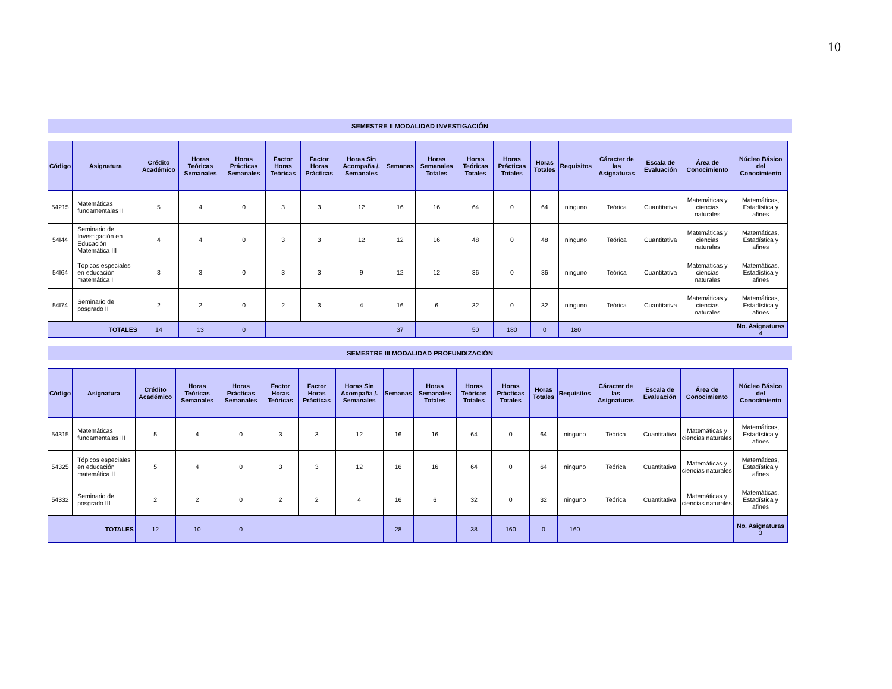10
SEMESTRE II MODALIDAD INVESTIGACIÓN
| Código | Asignatura | Crédito Académico | Horas Teóricas Semanales | Horas Prácticas Semanales | Factor Horas Teóricas | Factor Horas Prácticas | Horas Sin Acompaña /. Semanales | Semanas | Horas Semanales Totales | Horas Teóricas Totales | Horas Prácticas Totales | Horas Totales | Requisitos | Cáracter de las Asignaturas | Escala de Evaluación | Área de Conocimiento | Núcleo Básico del Conocimiento |
| --- | --- | --- | --- | --- | --- | --- | --- | --- | --- | --- | --- | --- | --- | --- | --- | --- | --- |
| 54215 | Matemáticas fundamentales II | 5 | 4 | 0 | 3 | 3 | 12 | 16 | 16 | 64 | 0 | 64 | ninguno | Teórica | Cuantitativa | Matemáticas y ciencias naturales | Matemáticas, Estadística y afines |
| 54I44 | Seminario de Investigación en Educación Matemática III | 4 | 4 | 0 | 3 | 3 | 12 | 12 | 16 | 48 | 0 | 48 | ninguno | Teórica | Cuantitativa | Matemáticas y ciencias naturales | Matemáticas, Estadística y afines |
| 54I64 | Tópicos especiales en educación matemática I | 3 | 3 | 0 | 3 | 3 | 9 | 12 | 12 | 36 | 0 | 36 | ninguno | Teórica | Cuantitativa | Matemáticas y ciencias naturales | Matemáticas, Estadística y afines |
| 54I74 | Seminario de posgrado II | 2 | 2 | 0 | 2 | 3 | 4 | 16 | 6 | 32 | 0 | 32 | ninguno | Teórica | Cuantitativa | Matemáticas y ciencias naturales | Matemáticas, Estadística y afines |
| TOTALES | | 14 | 13 | 0 | | | | 37 | | 50 | 180 | 0 | 180 | | | | No. Asignaturas 4 |
SEMESTRE III MODALIDAD PROFUNDIZACIÓN
| Código | Asignatura | Crédito Académico | Horas Teóricas Semanales | Horas Prácticas Semanales | Factor Horas Teóricas | Factor Horas Prácticas | Horas Sin Acompaña /. Semanales | Semanas | Horas Semanales Totales | Horas Teóricas Totales | Horas Prácticas Totales | Horas Totales | Requisitos | Cáracter de las Asignaturas | Escala de Evaluación | Área de Conocimiento | Núcleo Básico del Conocimiento |
| --- | --- | --- | --- | --- | --- | --- | --- | --- | --- | --- | --- | --- | --- | --- | --- | --- | --- |
| 54315 | Matemáticas fundamentales III | 5 | 4 | 0 | 3 | 3 | 12 | 16 | 16 | 64 | 0 | 64 | ninguno | Teórica | Cuantitativa | Matemáticas y ciencias naturales | Matemáticas, Estadística y afines |
| 54325 | Tópicos especiales en educación matemática II | 5 | 4 | 0 | 3 | 3 | 12 | 16 | 16 | 64 | 0 | 64 | ninguno | Teórica | Cuantitativa | Matemáticas y ciencias naturales | Matemáticas, Estadística y afines |
| 54332 | Seminario de posgrado III | 2 | 2 | 0 | 2 | 2 | 4 | 16 | 6 | 32 | 0 | 32 | ninguno | Teórica | Cuantitativa | Matemáticas y ciencias naturales | Matemáticas, Estadística y afines |
| TOTALES | | 12 | 10 | 0 | | | | 28 | | 38 | 160 | 0 | 160 | | | | No. Asignaturas 3 |